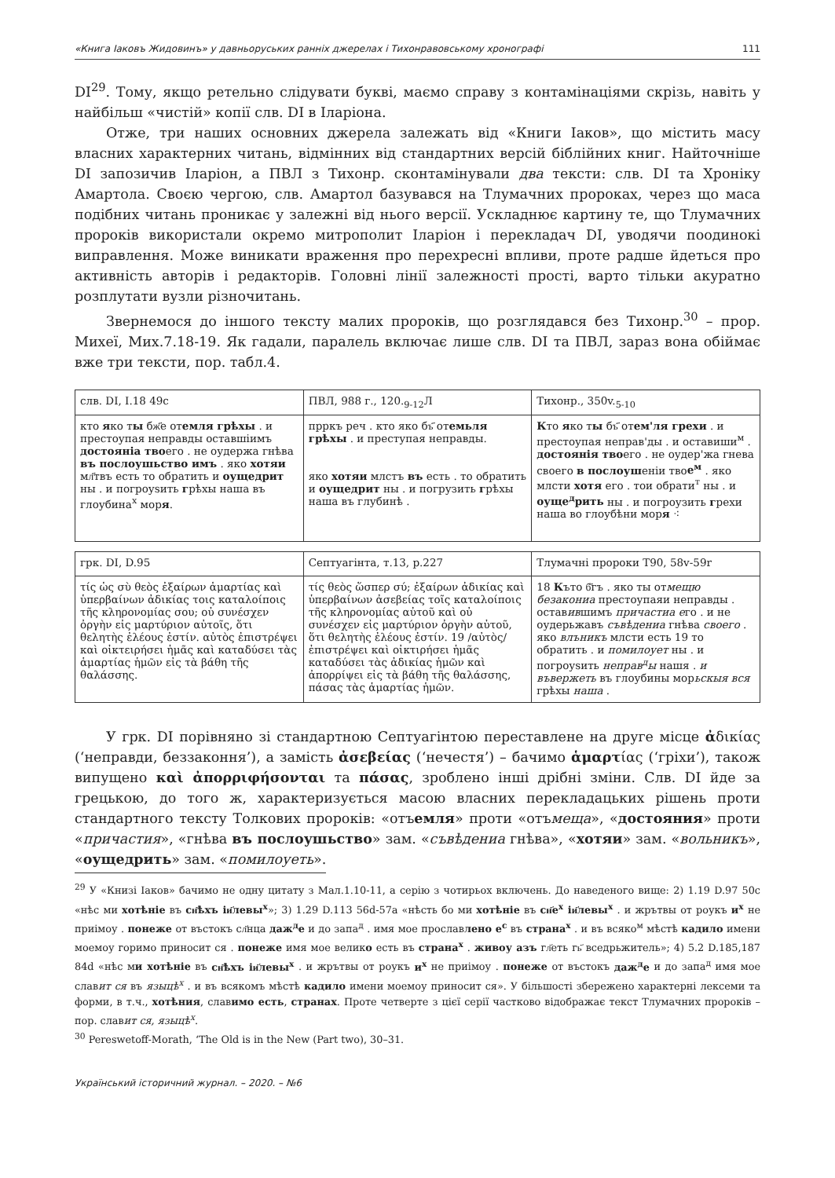«Книга Іаковъ Жидовинъ» у давньоруських ранніх джерелах і Тихонравовському хронографі 111
DI<sup>29</sup>. Тому, якщо ретельно слідувати букві, маємо справу з контамінаціями скрізь, навіть у найбільш «чистій» копії слв. DI в Іларіона.
Отже, три наших основних джерела залежать від «Книги Іаков», що містить масу власних характерних читань, відмінних від стандартних версій біблійних книг. Найточніше DI запозичив Іларіон, а ПВЛ з Тихонр. сконтамінували два тексти: слв. DI та Хроніку Амартола. Своєю чергою, слв. Амартол базувався на Тлумачних пророках, через що маса подібних читань проникає у залежні від нього версії. Ускладнює картину те, що Тлумачних пророків використали окремо митрополит Іларіон і перекладач DI, уводячи поодинокі виправлення. Може виникати враження про перехресні впливи, проте радше йдеться про активність авторів і редакторів. Головні лінії залежності прості, варто тільки акуратно розплутати вузли різночитань.
Звернемося до іншого тексту малих пророків, що розглядався без Тихонр.<sup>30</sup> – прор. Михеї, Мих.7.18-19. Як гадали, паралель включає лише слв. DI та ПВЛ, зараз вона обіймає вже три тексти, пор. табл.4.
| слв. DI, I.18 49c | ПВЛ, 988 г., 120.<sub>9-12</sub>Л | Тихонр., 350v.<sub>5-10</sub> |
| кто я ко т ы бж҃е от емля грѣхы . и престоупая неправды оставшіимъ достояніа тво его . не оудержа гнѣва въ послоушьство имъ . яко хотяи мл҃твъ есть то обратить и оущедрит ны . и погроуѕить г рѣхы наша въ глоубина<sup>х</sup> мор я . | прркъ реч . кто яко бъ҃ от емьля грѣхы . и преступая неправды. яко хотяи млстъ въ есть . то обратить и оущедрит ны . и погрузить г рѣхы наша въ глубинѣ . | К то я ко т ы бъ҃ от ем'ля грехи . и престоупая неправ'ды . и оставиши<sup>м</sup> . достоянія тво его . не оудер'жа гнева своего в послоуш еніи тво е<sup>м</sup> . яко млсти хотя его . тои обрати<sup>т</sup> ны . и оуще<sup>д</sup>рить ны . и погроузить г рехи наша во глоубѣни мор я ⁖ |
| грк. DI, D.95 | Септуагінта, т.13, р.227 | Тлумачні пророки Т90, 58v-59r |
| τίς ὡς σὺ θεὸς ἐξαίρων ἁμαρτίας καὶ ὑπερβαίνων ἀδικίας τοις καταλοίποις τῆς κληρονομίας σου; οὐ συνέσχεν ὀργὴν εἰς μαρτύριον αὐτοῖς, ὅτι θελητὴς ἐλέους ἐστίν. αὐτὸς ἐπιστρέψει καὶ οἰκτειρήσει ἡμᾶς καὶ καταδύσει τὰς ἁμαρτίας ἡμῶν εἰς τὰ βάθη τῆς θαλάσσης. | τίς θεὸς ὥσπερ σύ; ἐξαίρων ἀδικίας καὶ ὑπερβαίνων ἀσεβείας τοῖς καταλοίποις τῆς κληρονομίας αὐτοῦ καὶ οὐ συνέσχεν εἰς μαρτύριον ὀργὴν αὐτοῦ, ὅτι θελητὴς ἐλέους ἐστίν. 19 /αὐτὸς/ ἐπιστρέψει καὶ οἰκτιρήσει ἡμᾶς καταδύσει τὰς ἀδικίας ἡμῶν καὶ ἀπορρίψει εἰς τὰ βάθη τῆς θαλάσσης, πάσας τὰς ἁμαρτίας ἡμῶν. | 18 К ъто б҃гъ . яко ты от мещю безакониа престоупаяи неправды . остав ив шимъ причастиа е го . и не оудерьжавъ съвѣдениа гнѣва своего . яко влъникъ млсти есть 19 то обратить . и помилоует ны . и погроуѕить неправ<sup>д</sup>ы нашя . и въвержеть въ глоубины мор ьскыя вся грѣхы наша . |
У грк. DI порівняно зі стандартною Септуагінтою переставлене на друге місце ἀδικίας (‘неправди, беззаконня’), а замість ἀσεβείας (‘нечестя’) – бачимо ἁμαρτίας (‘гріхи’), також випущено καὶ ἀπορριφήσονται та πάσας, зроблено інші дрібні зміни. Слв. DI йде за грецькою, до того ж, характеризується масою власних перекладацьких рішень проти стандартного тексту Толкових пророків: «отъемля» проти «отъмеща», «достояния» проти «причастия», «гнѣва въ послоушьство» зам. «съвѣдениа гнѣва», «хотяи» зам. «вольникъ», «оущедрить» зам. «помилоуеть».
<sup>29</sup> У «Книзі Іаков» бачимо не одну цитату з Мал.1.10-11, а серію з чотирьох включень. До наведеного вище: 2) 1.19 D.97 50с «нѣс ми хотѣніе въ сн҃ѣхъ іи҃левы<sup>х</sup>»; 3) 1.29 D.113 56d-57а «нѣсть бо ми хотѣніе въ сн҃е<sup>х</sup> іи҃левы<sup>х</sup> . и жрътвы от роукъ и<sup>х</sup> не приімоу . понеже от въстокъ сл҃нца даж<sup>д</sup>е и до запа<sup>д</sup> . имя мое прославлено е<sup>с</sup> въ страна<sup>х</sup> . и въ всяко<sup>м</sup> мѣстѣ кадило имени моемоу горимо приносит ся . понеже имя мое велико есть въ страна<sup>х</sup> . живоу азъ гл҃еть гь҃ вседрьжитель»; 4) 5.2 D.185,187 84d «нѣс ми хотѣніе въ сн҃ѣхъ іи҃левы<sup>х</sup> . и жрътвы от роукъ и<sup>х</sup> не приімоу . понеже от въстокъ даж<sup>д</sup>е и до запа<sup>д</sup> имя мое славит ся въ языцѣ<sup>х</sup> . и въ всякомъ мѣстѣ кадило имени моемоу приносит ся». У більшості збережено характерні лексеми та форми, в т.ч., хотѣния, славимо есть, странах. Проте четверте з цієї серії частково відображає текст Тлумачних пророків – пор. славит ся, языцѣ<sup>х</sup>.
<sup>30</sup> Pereswetoff-Morath, ‘The Old is in the New (Part two), 30–31.
Український історичний журнал. – 2020. – №6